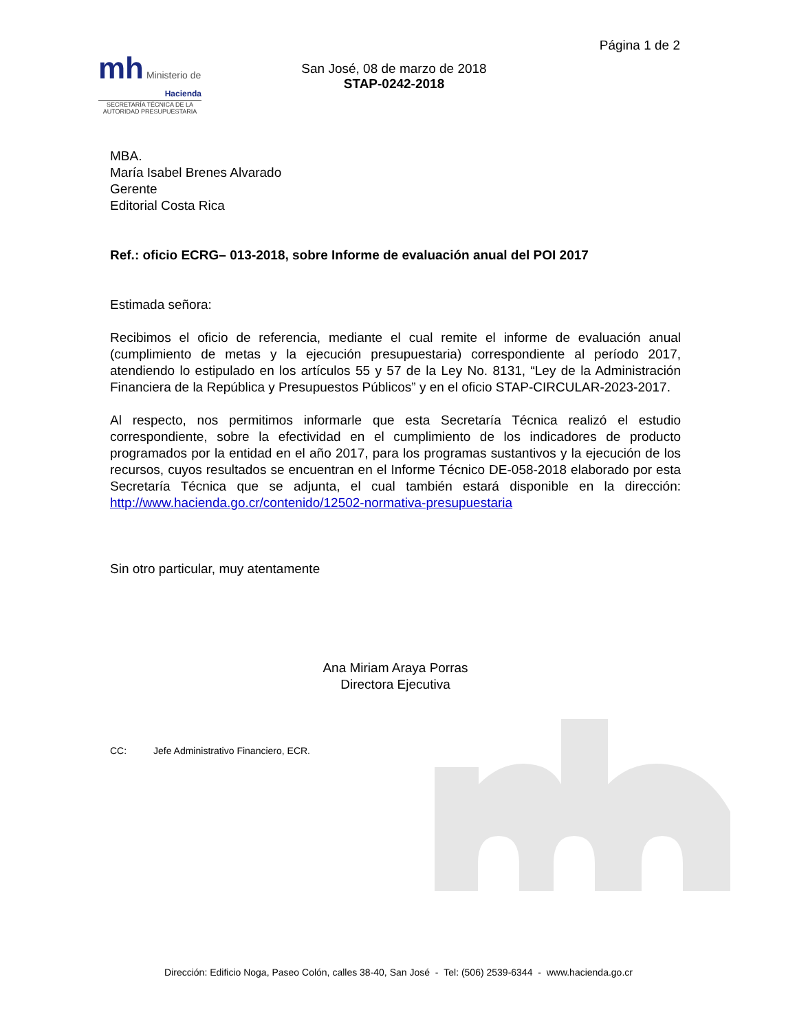Página 1 de 2
mh Ministerio de
Hacienda
SECRETARÍA TÉCNICA DE LA
AUTORIDAD PRESUPUESTARIA
San José, 08 de marzo de 2018
STAP-0242-2018
MBA.
María Isabel Brenes Alvarado
Gerente
Editorial Costa Rica
Ref.: oficio ECRG– 013-2018, sobre Informe de evaluación anual del POI 2017
Estimada señora:
Recibimos el oficio de referencia, mediante el cual remite el informe de evaluación anual (cumplimiento de metas y la ejecución presupuestaria) correspondiente al período 2017, atendiendo lo estipulado en los artículos 55 y 57 de la Ley No. 8131, “Ley de la Administración Financiera de la República y Presupuestos Públicos” y en el oficio STAP-CIRCULAR-2023-2017.
Al respecto, nos permitimos informarle que esta Secretaría Técnica realizó el estudio correspondiente, sobre la efectividad en el cumplimiento de los indicadores de producto programados por la entidad en el año 2017, para los programas sustantivos y la ejecución de los recursos, cuyos resultados se encuentran en el Informe Técnico DE-058-2018 elaborado por esta Secretaría Técnica que se adjunta, el cual también estará disponible en la dirección: http://www.hacienda.go.cr/contenido/12502-normativa-presupuestaria
Sin otro particular, muy atentamente
Ana Miriam Araya Porras
Directora Ejecutiva
CC: Jefe Administrativo Financiero, ECR.
Dirección: Edificio Noga, Paseo Colón, calles 38-40, San José - Tel: (506) 2539-6344 - www.hacienda.go.cr